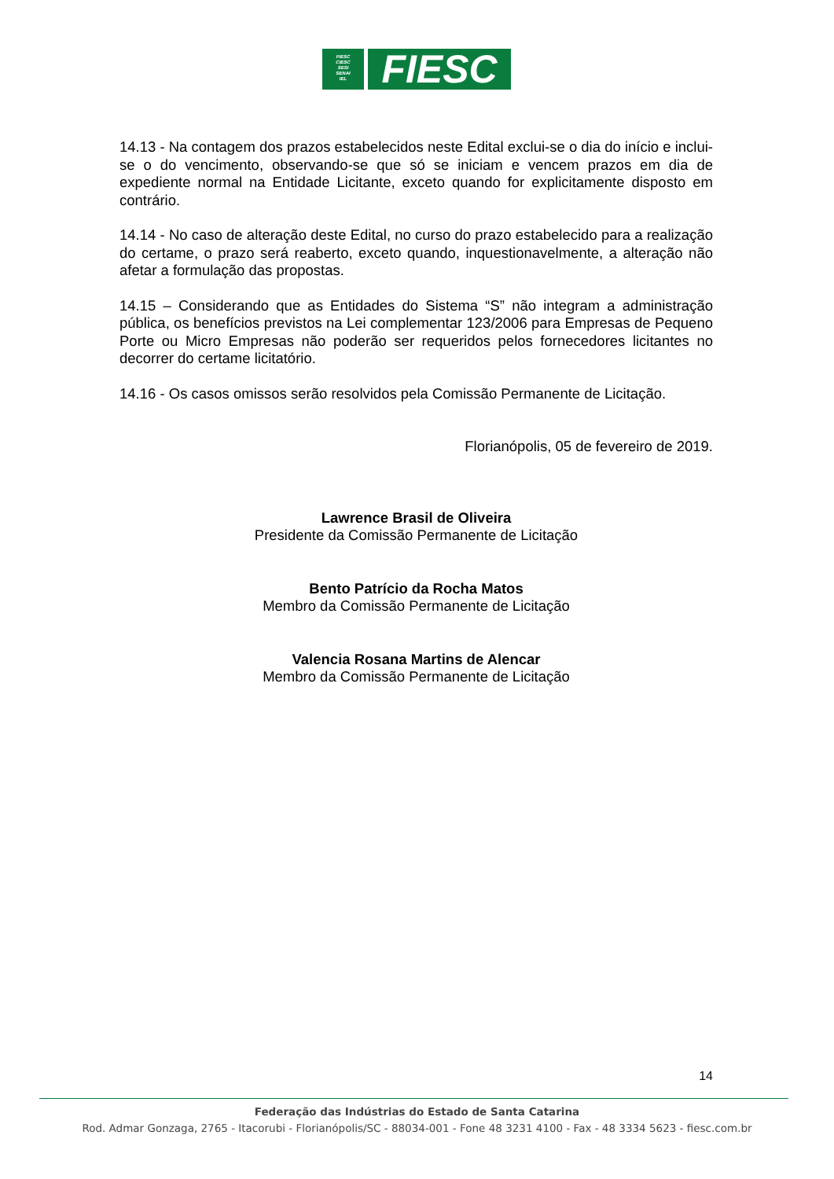FIESC
CIESC
SESI
SENAI
IEL
FIESC
14.13 - Na contagem dos prazos estabelecidos neste Edital exclui-se o dia do início e inclui-se o do vencimento, observando-se que só se iniciam e vencem prazos em dia de expediente normal na Entidade Licitante, exceto quando for explicitamente disposto em contrário.
14.14 - No caso de alteração deste Edital, no curso do prazo estabelecido para a realização do certame, o prazo será reaberto, exceto quando, inquestionavelmente, a alteração não afetar a formulação das propostas.
14.15 – Considerando que as Entidades do Sistema “S” não integram a administração pública, os benefícios previstos na Lei complementar 123/2006 para Empresas de Pequeno Porte ou Micro Empresas não poderão ser requeridos pelos fornecedores licitantes no decorrer do certame licitatório.
14.16 - Os casos omissos serão resolvidos pela Comissão Permanente de Licitação.
Florianópolis, 05 de fevereiro de 2019.
Lawrence Brasil de Oliveira
Presidente da Comissão Permanente de Licitação
Bento Patrício da Rocha Matos
Membro da Comissão Permanente de Licitação
Valencia Rosana Martins de Alencar
Membro da Comissão Permanente de Licitação
14
Federação das Indústrias do Estado de Santa Catarina
Rod. Admar Gonzaga, 2765 - Itacorubi - Florianópolis/SC - 88034-001 - Fone 48 3231 4100 - Fax - 48 3334 5623 - fiesc.com.br